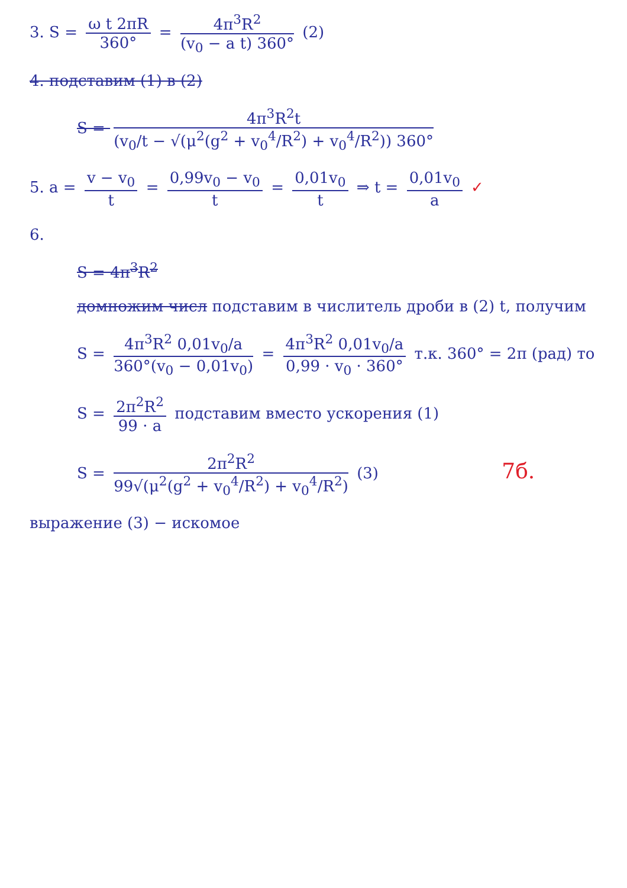3. S = ω t 2πR 360° = 4π<sup>3</sup>R<sup>2</sup> (v<sub>0</sub> − a t) 360° (2)
4. подставим (1) в (2)
S = 4π<sup>3</sup>R<sup>2</sup>t (v<sub>0</sub>/t − √(μ<sup>2</sup>(g<sup>2</sup> + v<sub>0</sub><sup>4</sup>/R<sup>2</sup>) + v<sub>0</sub><sup>4</sup>/R<sup>2</sup>)) 360°
5. a = v − v<sub>0</sub> t = 0,99v<sub>0</sub> − v<sub>0</sub> t = 0,01v<sub>0</sub> t ⇒ t = 0,01v<sub>0</sub> a ✓
6.
S = 4π<sup>3</sup>R<sup>2</sup>
домножим числ подставим в числитель дроби в (2) t, получим
S = 4π<sup>3</sup>R<sup>2</sup> 0,01v<sub>0</sub>/a 360°(v<sub>0</sub> − 0,01v<sub>0</sub>) = 4π<sup>3</sup>R<sup>2</sup> 0,01v<sub>0</sub>/a 0,99 · v<sub>0</sub> · 360° т.к. 360° = 2π (рад) то
S = 2π<sup>2</sup>R<sup>2</sup> 99 · a подставим вместо ускорения (1)
S = 2π<sup>2</sup>R<sup>2</sup> 99√(μ<sup>2</sup>(g<sup>2</sup> + v<sub>0</sub><sup>4</sup>/R<sup>2</sup>) + v<sub>0</sub><sup>4</sup>/R<sup>2</sup>) (3) 7б.
выражение (3) − искомое